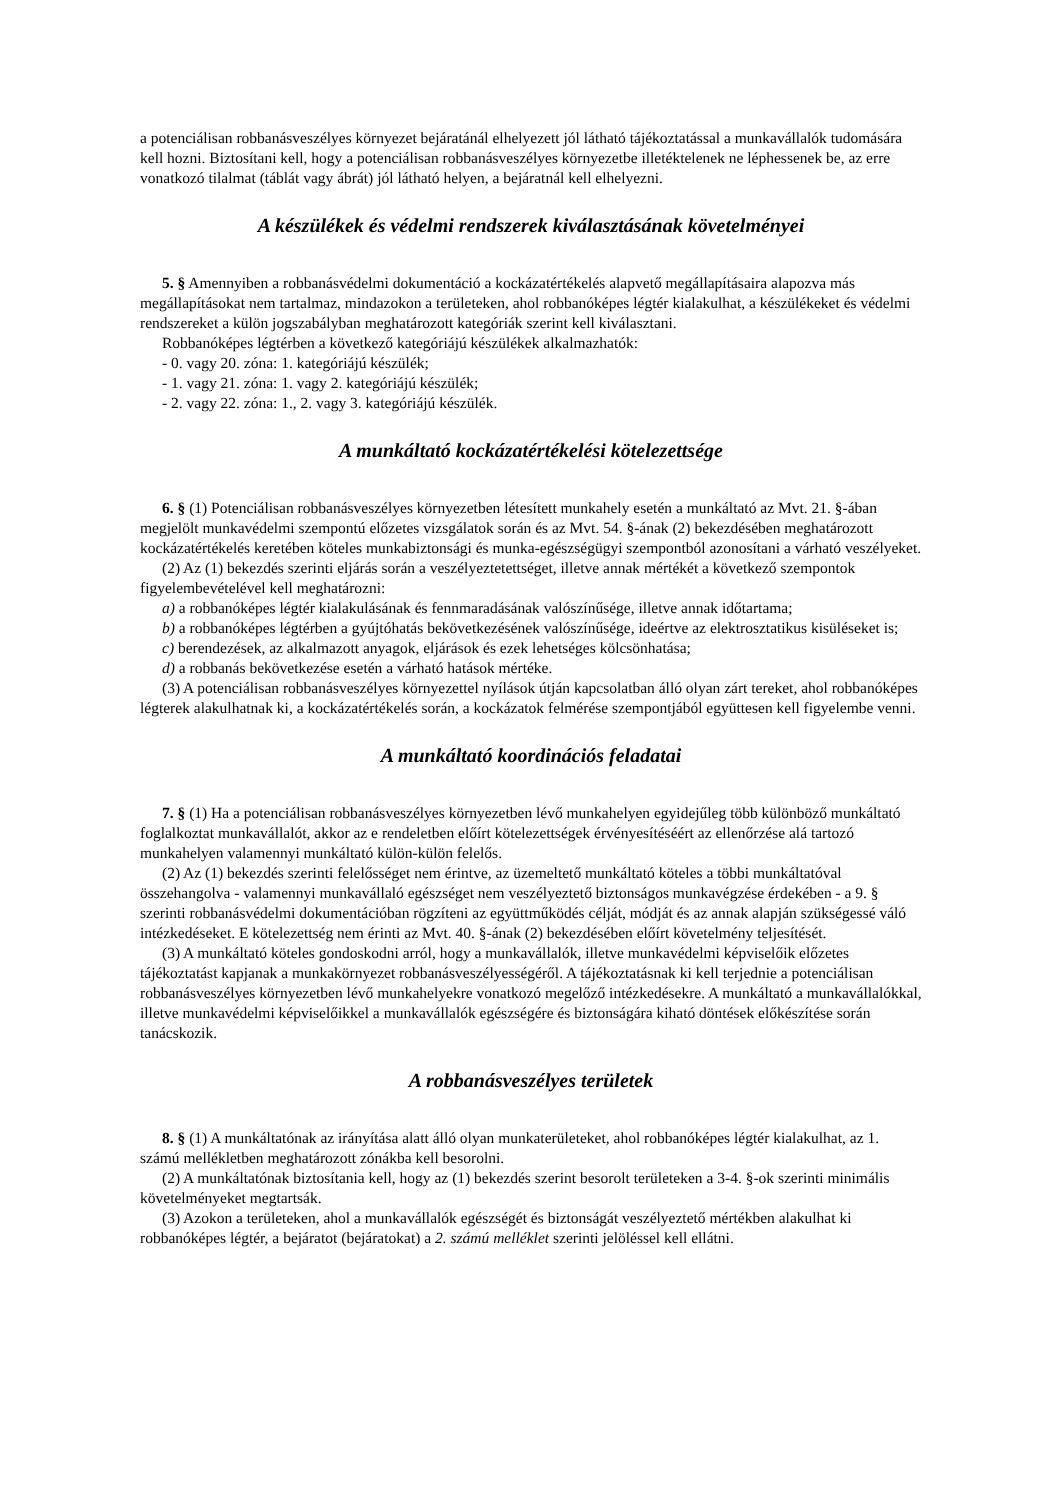a potenciálisan robbanásveszélyes környezet bejáratánál elhelyezett jól látható tájékoztatással a munkavállalók tudomására kell hozni. Biztosítani kell, hogy a potenciálisan robbanásveszélyes környezetbe illetéktelenek ne léphessenek be, az erre vonatkozó tilalmat (táblát vagy ábrát) jól látható helyen, a bejáratnál kell elhelyezni.
A készülékek és védelmi rendszerek kiválasztásának követelményei
5. § Amennyiben a robbanásvédelmi dokumentáció a kockázatértékelés alapvető megállapításaira alapozva más megállapításokat nem tartalmaz, mindazokon a területeken, ahol robbanóképes légtér kialakulhat, a készülékeket és védelmi rendszereket a külön jogszabályban meghatározott kategóriák szerint kell kiválasztani.
Robbanóképes légtérben a következő kategóriájú készülékek alkalmazhatók:
- 0. vagy 20. zóna: 1. kategóriájú készülék;
- 1. vagy 21. zóna: 1. vagy 2. kategóriájú készülék;
- 2. vagy 22. zóna: 1., 2. vagy 3. kategóriájú készülék.
A munkáltató kockázatértékelési kötelezettsége
6. § (1) Potenciálisan robbanásveszélyes környezetben létesített munkahely esetén a munkáltató az Mvt. 21. §-ában megjelölt munkavédelmi szempontú előzetes vizsgálatok során és az Mvt. 54. §-ának (2) bekezdésében meghatározott kockázatértékelés keretében köteles munkabiztonsági és munka-egészségügyi szempontból azonosítani a várható veszélyeket.
(2) Az (1) bekezdés szerinti eljárás során a veszélyeztetettséget, illetve annak mértékét a következő szempontok figyelembevételével kell meghatározni:
a) a robbanóképes légtér kialakulásának és fennmaradásának valószínűsége, illetve annak időtartama;
b) a robbanóképes légtérben a gyújtóhatás bekövetkezésének valószínűsége, ideértve az elektrosztatikus kisüléseket is;
c) berendezések, az alkalmazott anyagok, eljárások és ezek lehetséges kölcsönhatása;
d) a robbanás bekövetkezése esetén a várható hatások mértéke.
(3) A potenciálisan robbanásveszélyes környezettel nyílások útján kapcsolatban álló olyan zárt tereket, ahol robbanóképes légterek alakulhatnak ki, a kockázatértékelés során, a kockázatok felmérése szempontjából együttesen kell figyelembe venni.
A munkáltató koordinációs feladatai
7. § (1) Ha a potenciálisan robbanásveszélyes környezetben lévő munkahelyen egyidejűleg több különböző munkáltató foglalkoztat munkavállalót, akkor az e rendeletben előírt kötelezettségek érvényesítéséért az ellenőrzése alá tartozó munkahelyen valamennyi munkáltató külön-külön felelős.
(2) Az (1) bekezdés szerinti felelősséget nem érintve, az üzemeltető munkáltató köteles a többi munkáltatóval összehangolva - valamennyi munkavállaló egészséget nem veszélyeztető biztonságos munkavégzése érdekében - a 9. § szerinti robbanásvédelmi dokumentációban rögzíteni az együttműködés célját, módját és az annak alapján szükségessé váló intézkedéseket. E kötelezettség nem érinti az Mvt. 40. §-ának (2) bekezdésében előírt követelmény teljesítését.
(3) A munkáltató köteles gondoskodni arról, hogy a munkavállalók, illetve munkavédelmi képviselőik előzetes tájékoztatást kapjanak a munkakörnyezet robbanásveszélyességéről. A tájékoztatásnak ki kell terjednie a potenciálisan robbanásveszélyes környezetben lévő munkahelyekre vonatkozó megelőző intézkedésekre. A munkáltató a munkavállalókkal, illetve munkavédelmi képviselőikkel a munkavállalók egészségére és biztonságára kiható döntések előkészítése során tanácskozik.
A robbanásveszélyes területek
8. § (1) A munkáltatónak az irányítása alatt álló olyan munkaterületeket, ahol robbanóképes légtér kialakulhat, az 1. számú mellékletben meghatározott zónákba kell besorolni.
(2) A munkáltatónak biztosítania kell, hogy az (1) bekezdés szerint besorolt területeken a 3-4. §-ok szerinti minimális követelményeket megtartsák.
(3) Azokon a területeken, ahol a munkavállalók egészségét és biztonságát veszélyeztető mértékben alakulhat ki robbanóképes légtér, a bejáratot (bejáratokat) a 2. számú melléklet szerinti jelöléssel kell ellátni.